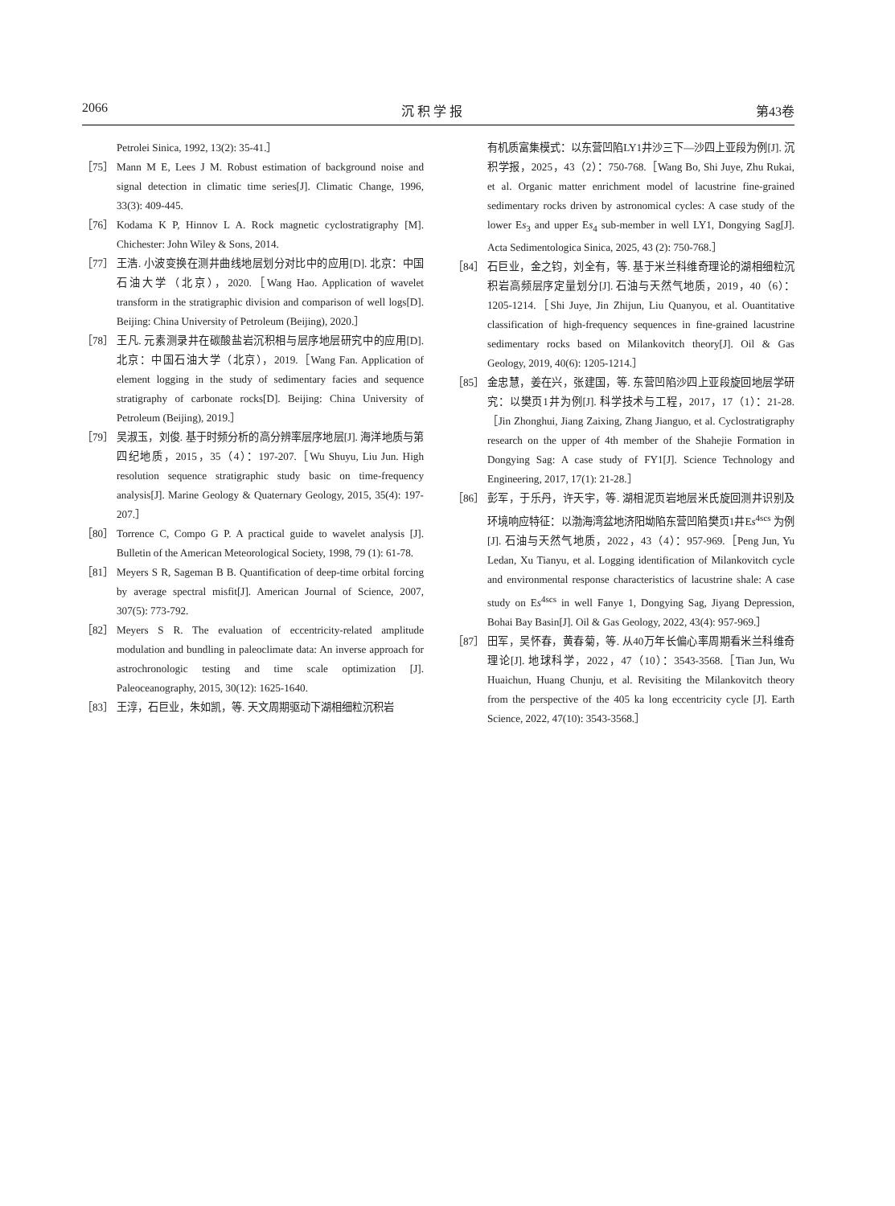2066 沉 积 学 报 第43卷
Petrolei Sinica, 1992, 13(2): 35-41.］
［75］ Mann M E, Lees J M. Robust estimation of background noise and signal detection in climatic time series[J]. Climatic Change, 1996, 33(3): 409-445.
［76］ Kodama K P, Hinnov L A. Rock magnetic cyclostratigraphy [M]. Chichester: John Wiley & Sons, 2014.
［77］ 王浩. 小波变换在测井曲线地层划分对比中的应用[D]. 北京：中国石油大学（北京），2020.［Wang Hao. Application of wavelet transform in the stratigraphic division and comparison of well logs[D]. Beijing: China University of Petroleum (Beijing), 2020.］
［78］ 王凡. 元素测录井在碳酸盐岩沉积相与层序地层研究中的应用[D]. 北京：中国石油大学（北京），2019.［Wang Fan. Application of element logging in the study of sedimentary facies and sequence stratigraphy of carbonate rocks[D]. Beijing: China University of Petroleum (Beijing), 2019.］
［79］ 吴淑玉，刘俊. 基于时频分析的高分辨率层序地层[J]. 海洋地质与第四纪地质，2015，35（4）：197-207.［Wu Shuyu, Liu Jun. High resolution sequence stratigraphic study basic on time-frequency analysis[J]. Marine Geology & Quaternary Geology, 2015, 35(4): 197-207.］
［80］ Torrence C, Compo G P. A practical guide to wavelet analysis [J]. Bulletin of the American Meteorological Society, 1998, 79 (1): 61-78.
［81］ Meyers S R, Sageman B B. Quantification of deep-time orbital forcing by average spectral misfit[J]. American Journal of Science, 2007, 307(5): 773-792.
［82］ Meyers S R. The evaluation of eccentricity-related amplitude modulation and bundling in paleoclimate data: An inverse approach for astrochronologic testing and time scale optimization [J]. Paleoceanography, 2015, 30(12): 1625-1640.
［83］ 王淳，石巨业，朱如凯，等. 天文周期驱动下湖相细粒沉积岩
有机质富集模式：以东营凹陷LY1井沙三下—沙四上亚段为例[J]. 沉积学报，2025，43（2）：750-768.［Wang Bo, Shi Juye, Zhu Rukai, et al. Organic matter enrichment model of lacustrine fine-grained sedimentary rocks driven by astronomical cycles: A case study of the lower Es<sub>3</sub> and upper Es<sub>4</sub> sub-member in well LY1, Dongying Sag[J]. Acta Sedimentologica Sinica, 2025, 43 (2): 750-768.］
［84］ 石巨业，金之钧，刘全有，等. 基于米兰科维奇理论的湖相细粒沉积岩高频层序定量划分[J]. 石油与天然气地质，2019，40（6）：1205-1214.［Shi Juye, Jin Zhijun, Liu Quanyou, et al. Ouantitative classification of high-frequency sequences in fine-grained lacustrine sedimentary rocks based on Milankovitch theory[J]. Oil & Gas Geology, 2019, 40(6): 1205-1214.］
［85］ 金忠慧，姜在兴，张建国，等. 东营凹陷沙四上亚段旋回地层学研究：以樊页1井为例[J]. 科学技术与工程，2017，17（1）：21-28.［Jin Zhonghui, Jiang Zaixing, Zhang Jianguo, et al. Cyclostratigraphy research on the upper of 4th member of the Shahejie Formation in Dongying Sag: A case study of FY1[J]. Science Technology and Engineering, 2017, 17(1): 21-28.］
［86］ 彭军，于乐丹，许天宇，等. 湖相泥页岩地层米氏旋回测井识别及环境响应特征：以渤海湾盆地济阳坳陷东营凹陷樊页1井Es<sup>4scs</sup> 为例[J]. 石油与天然气地质，2022，43（4）：957-969.［Peng Jun, Yu Ledan, Xu Tianyu, et al. Logging identification of Milankovitch cycle and environmental response characteristics of lacustrine shale: A case study on Es<sup>4scs</sup> in well Fanye 1, Dongying Sag, Jiyang Depression, Bohai Bay Basin[J]. Oil & Gas Geology, 2022, 43(4): 957-969.］
［87］ 田军，吴怀春，黄春菊，等. 从40万年长偏心率周期看米兰科维奇理论[J]. 地球科学，2022，47（10）：3543-3568.［Tian Jun, Wu Huaichun, Huang Chunju, et al. Revisiting the Milankovitch theory from the perspective of the 405 ka long eccentricity cycle [J]. Earth Science, 2022, 47(10): 3543-3568.］